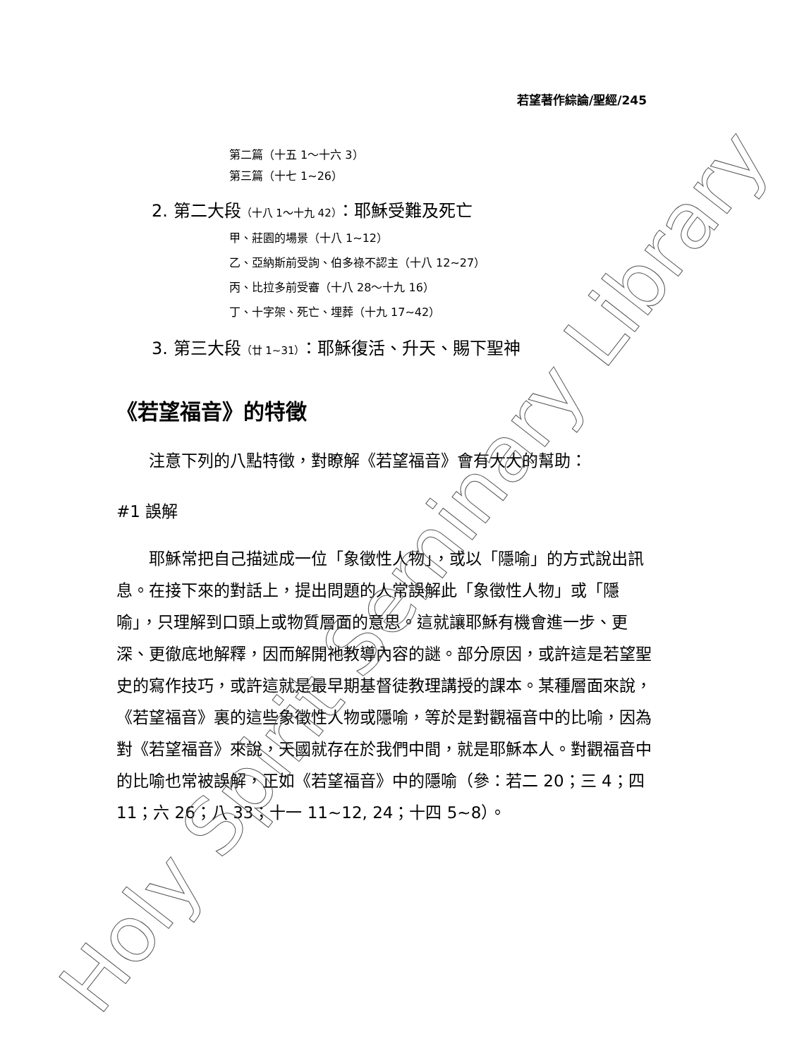若望著作綜論/聖經/245
第二篇（十五 1～十六 3）
第三篇（十七 1~26）
2. 第二大段（十八 1～十九 42）：耶穌受難及死亡
甲、莊園的場景（十八 1~12）
乙、亞納斯前受詢、伯多祿不認主（十八 12~27）
丙、比拉多前受審（十八 28～十九 16）
丁、十字架、死亡、埋葬（十九 17~42）
3. 第三大段（廿 1~31）：耶穌復活、升天、賜下聖神
《若望福音》的特徵
　　注意下列的八點特徵，對瞭解《若望福音》會有大大的幫助：
#1 誤解
　　耶穌常把自己描述成一位「象徵性人物」，或以「隱喻」的方式說出訊息。在接下來的對話上，提出問題的人常誤解此「象徵性人物」或「隱喻」，只理解到口頭上或物質層面的意思。這就讓耶穌有機會進一步、更深、更徹底地解釋，因而解開祂教導內容的謎。部分原因，或許這是若望聖史的寫作技巧，或許這就是最早期基督徒教理講授的課本。某種層面來說，《若望福音》裏的這些象徵性人物或隱喻，等於是對觀福音中的比喻，因為對《若望福音》來說，天國就存在於我們中間，就是耶穌本人。對觀福音中的比喻也常被誤解，正如《若望福音》中的隱喻（參：若二 20；三 4；四 11；六 26；八 33；十一 11~12, 24；十四 5~8）。
Holy Spirit Seminary Library